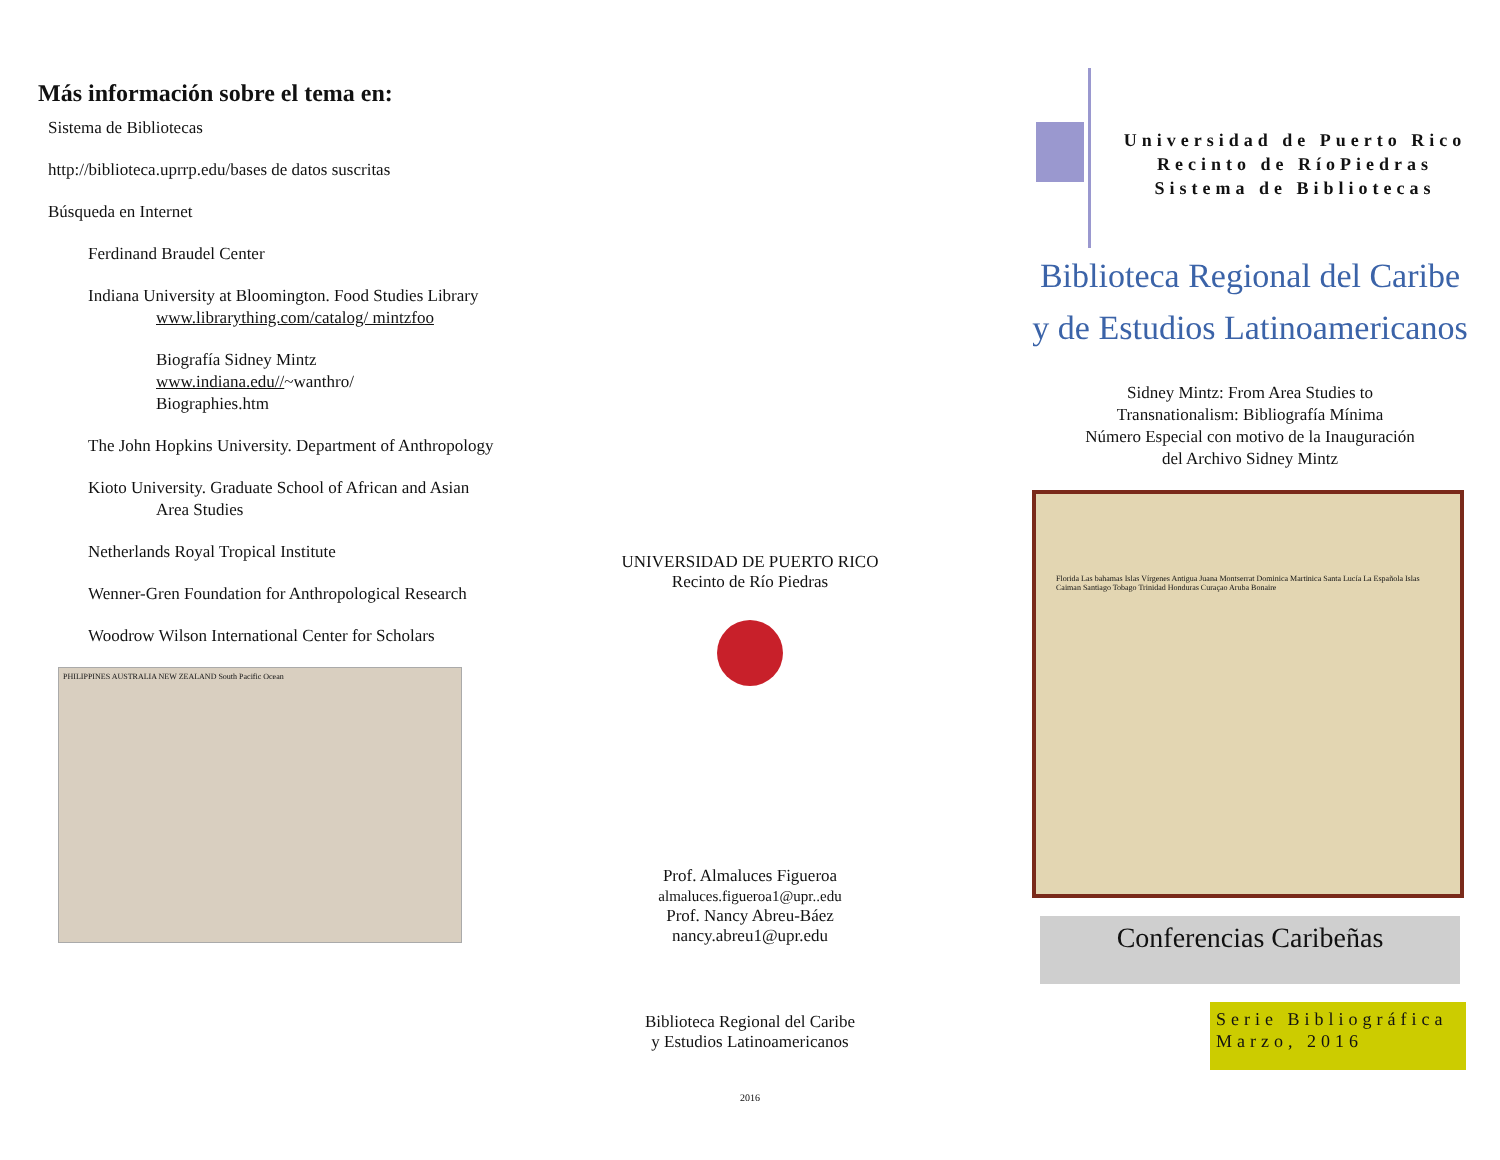Más información sobre el tema en:
Sistema de Bibliotecas
http://biblioteca.uprrp.edu/bases de datos suscritas
Búsqueda en Internet
Ferdinand Braudel Center
Indiana University at Bloomington. Food Studies Library www.librarything.com/catalog/ mintzfoo
Biografía Sidney Mintz
www.indiana.edu//~wanthro/
Biographies.htm
The John Hopkins University. Department of Anthropology
Kioto University. Graduate School of African and Asian Area Studies
Netherlands Royal Tropical Institute
Wenner-Gren Foundation for Anthropological Research
Woodrow Wilson International Center for Scholars
PHILIPPINES AUSTRALIA NEW ZEALAND South Pacific Ocean
UNIVERSIDAD DE PUERTO RICO
Recinto de Río Piedras
Prof. Almaluces Figueroa
almaluces.figueroa1@upr..edu
Prof. Nancy Abreu-Báez
nancy.abreu1@upr.edu
Biblioteca Regional del Caribe
y Estudios Latinoamericanos
2016
Universidad de Puerto Rico
Recinto de RíoPiedras
Sistema de Bibliotecas
Biblioteca Regional del Caribe
y de Estudios Latinoamericanos
Sidney Mintz: From Area Studies to
Transnationalism: Bibliografía Mínima
Número Especial con motivo de la Inauguración
del Archivo Sidney Mintz
Florida Las bahamas Islas Vírgenes Antigua Juana Montserrat Dominica Martinica Santa Lucía La Española Islas Caiman Santiago Tobago Trinidad Honduras Curaçao Aruba Bonaire
Conferencias Caribeñas
Serie Bibliográfica
Marzo, 2016